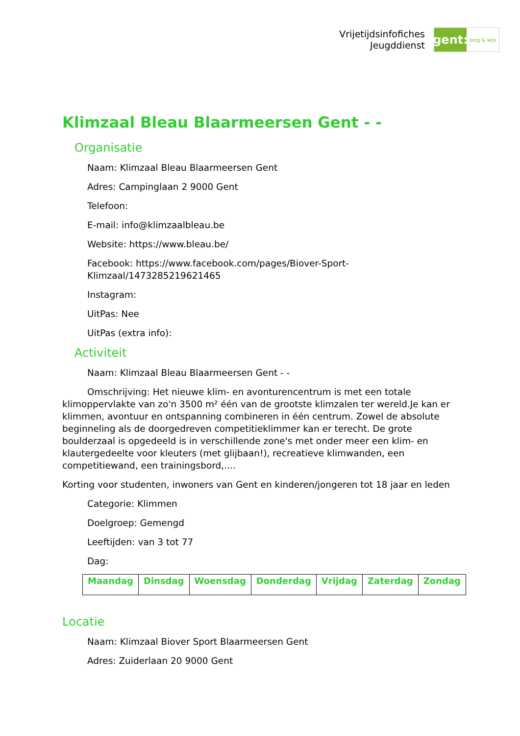Vrijetijdsinfofiches
Jeugddienst
gent:
jong & wijs
Klimzaal Bleau Blaarmeersen Gent - -
Organisatie
Naam: Klimzaal Bleau Blaarmeersen Gent
Adres: Campinglaan 2 9000 Gent
Telefoon:
E-mail: info@klimzaalbleau.be
Website: https://www.bleau.be/
Facebook: https://www.facebook.com/pages/Biover-Sport-Klimzaal/1473285219621465
Instagram:
UitPas: Nee
UitPas (extra info):
Activiteit
Naam: Klimzaal Bleau Blaarmeersen Gent - -
Omschrijving: Het nieuwe klim- en avonturencentrum is met een totale klimoppervlakte van zo'n 3500 m² één van de grootste klimzalen ter wereld.Je kan er klimmen, avontuur en ontspanning combineren in één centrum. Zowel de absolute beginneling als de doorgedreven competitieklimmer kan er terecht. De grote boulderzaal is opgedeeld is in verschillende zone's met onder meer een klim- en klautergedeelte voor kleuters (met glijbaan!), recreatieve klimwanden, een competitiewand, een trainingsbord,....
Korting voor studenten, inwoners van Gent en kinderen/jongeren tot 18 jaar en leden
Categorie: Klimmen
Doelgroep: Gemengd
Leeftijden: van 3 tot 77
Dag:
| Maandag | Dinsdag | Woensdag | Donderdag | Vrijdag | Zaterdag | Zondag |
| --- | --- | --- | --- | --- | --- | --- |
Locatie
Naam: Klimzaal Biover Sport Blaarmeersen Gent
Adres: Zuiderlaan 20 9000 Gent